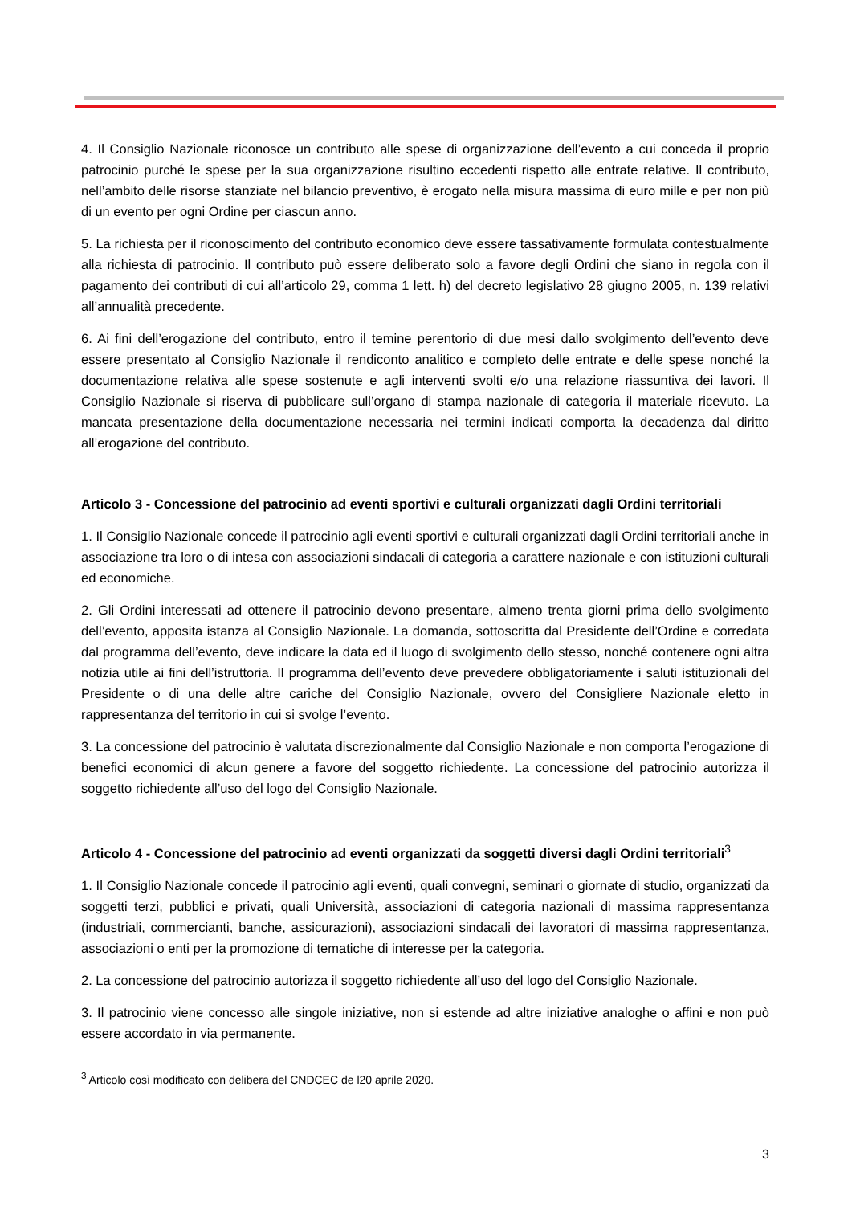4. Il Consiglio Nazionale riconosce un contributo alle spese di organizzazione dell’evento a cui conceda il proprio patrocinio purché le spese per la sua organizzazione risultino eccedenti rispetto alle entrate relative. Il contributo, nell’ambito delle risorse stanziate nel bilancio preventivo, è erogato nella misura massima di euro mille e per non più di un evento per ogni Ordine per ciascun anno.
5. La richiesta per il riconoscimento del contributo economico deve essere tassativamente formulata contestualmente alla richiesta di patrocinio. Il contributo può essere deliberato solo a favore degli Ordini che siano in regola con il pagamento dei contributi di cui all’articolo 29, comma 1 lett. h) del decreto legislativo 28 giugno 2005, n. 139 relativi all’annualità precedente.
6. Ai fini dell’erogazione del contributo, entro il temine perentorio di due mesi dallo svolgimento dell’evento deve essere presentato al Consiglio Nazionale il rendiconto analitico e completo delle entrate e delle spese nonché la documentazione relativa alle spese sostenute e agli interventi svolti e/o una relazione riassuntiva dei lavori. Il Consiglio Nazionale si riserva di pubblicare sull’organo di stampa nazionale di categoria il materiale ricevuto. La mancata presentazione della documentazione necessaria nei termini indicati comporta la decadenza dal diritto all’erogazione del contributo.
Articolo 3 - Concessione del patrocinio ad eventi sportivi e culturali organizzati dagli Ordini territoriali
1. Il Consiglio Nazionale concede il patrocinio agli eventi sportivi e culturali organizzati dagli Ordini territoriali anche in associazione tra loro o di intesa con associazioni sindacali di categoria a carattere nazionale e con istituzioni culturali ed economiche.
2. Gli Ordini interessati ad ottenere il patrocinio devono presentare, almeno trenta giorni prima dello svolgimento dell’evento, apposita istanza al Consiglio Nazionale. La domanda, sottoscritta dal Presidente dell’Ordine e corredata dal programma dell’evento, deve indicare la data ed il luogo di svolgimento dello stesso, nonché contenere ogni altra notizia utile ai fini dell’istruttoria. Il programma dell’evento deve prevedere obbligatoriamente i saluti istituzionali del Presidente o di una delle altre cariche del Consiglio Nazionale, ovvero del Consigliere Nazionale eletto in rappresentanza del territorio in cui si svolge l’evento.
3. La concessione del patrocinio è valutata discrezionalmente dal Consiglio Nazionale e non comporta l’erogazione di benefici economici di alcun genere a favore del soggetto richiedente. La concessione del patrocinio autorizza il soggetto richiedente all’uso del logo del Consiglio Nazionale.
Articolo 4 - Concessione del patrocinio ad eventi organizzati da soggetti diversi dagli Ordini territoriali<sup>3</sup>
1. Il Consiglio Nazionale concede il patrocinio agli eventi, quali convegni, seminari o giornate di studio, organizzati da soggetti terzi, pubblici e privati, quali Università, associazioni di categoria nazionali di massima rappresentanza (industriali, commercianti, banche, assicurazioni), associazioni sindacali dei lavoratori di massima rappresentanza, associazioni o enti per la promozione di tematiche di interesse per la categoria.
2. La concessione del patrocinio autorizza il soggetto richiedente all’uso del logo del Consiglio Nazionale.
3. Il patrocinio viene concesso alle singole iniziative, non si estende ad altre iniziative analoghe o affini e non può essere accordato in via permanente.
<sup>3</sup> Articolo così modificato con delibera del CNDCEC de l20 aprile 2020.
3